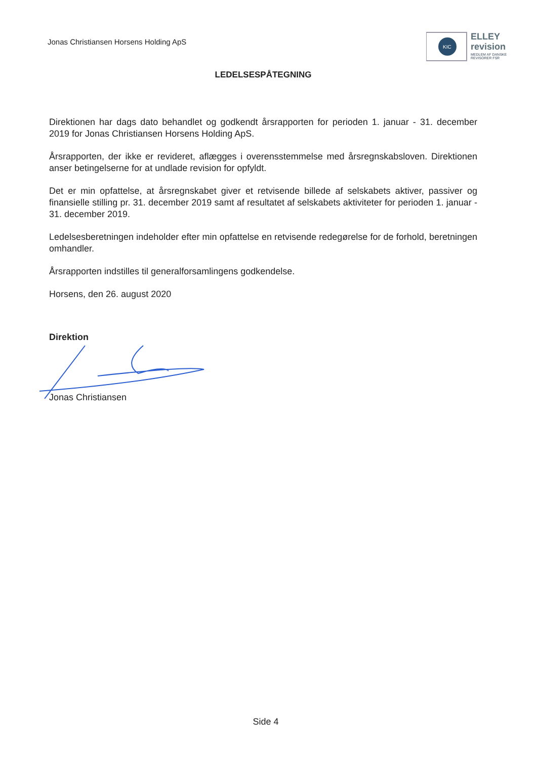Jonas Christiansen Horsens Holding ApS
KIC
ELLEY
revision
MEDLEM AF DANSKE REVISORER FSR
LEDELSESPÅTEGNING
Direktionen har dags dato behandlet og godkendt årsrapporten for perioden 1. januar - 31. december 2019 for Jonas Christiansen Horsens Holding ApS.
Årsrapporten, der ikke er revideret, aflægges i overensstemmelse med årsregnskabsloven. Direktionen anser betingelserne for at undlade revision for opfyldt.
Det er min opfattelse, at årsregnskabet giver et retvisende billede af selskabets aktiver, passiver og finansielle stilling pr. 31. december 2019 samt af resultatet af selskabets aktiviteter for perioden 1. januar - 31. december 2019.
Ledelsesberetningen indeholder efter min opfattelse en retvisende redegørelse for de forhold, beretningen omhandler.
Årsrapporten indstilles til generalforsamlingens godkendelse.
Horsens, den 26. august 2020
Direktion
Jonas Christiansen
Side 4